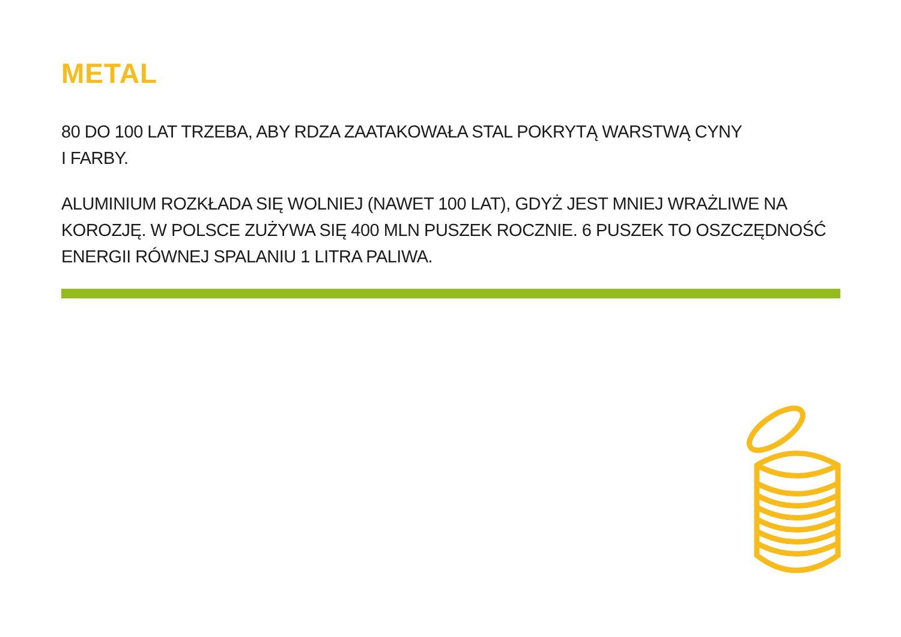METAL
80 DO 100 LAT TRZEBA, ABY RDZA ZAATAKOWAŁA STAL POKRYTĄ WARSTWĄ CYNY
I FARBY.
ALUMINIUM ROZKŁADA SIĘ WOLNIEJ (NAWET 100 LAT), GDYŻ JEST MNIEJ WRAŻLIWE NA KOROZJĘ. W POLSCE ZUŻYWA SIĘ 400 MLN PUSZEK ROCZNIE. 6 PUSZEK TO OSZCZĘDNOŚĆ ENERGII RÓWNEJ SPALANIU 1 LITRA PALIWA.